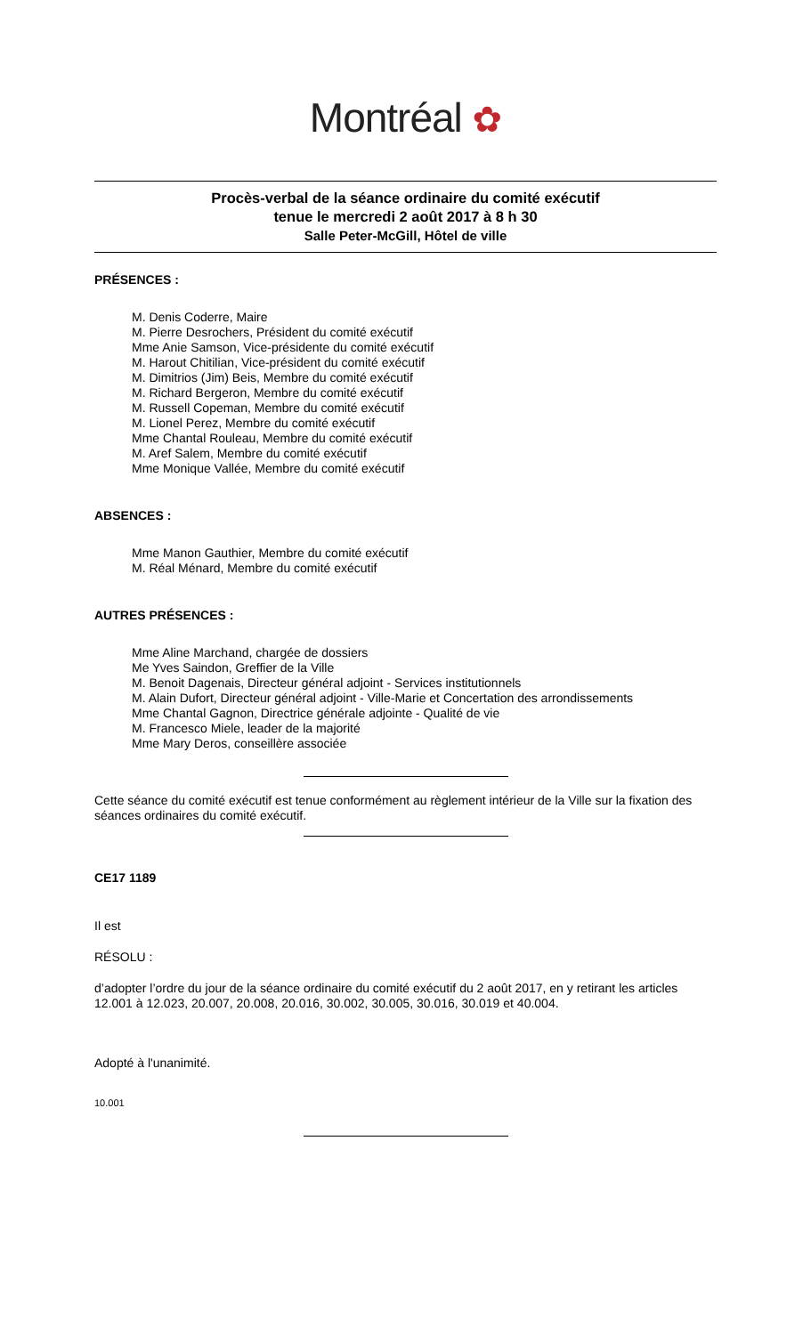Montréal ✿
Procès-verbal de la séance ordinaire du comité exécutif
tenue le mercredi 2 août 2017 à 8 h 30
Salle Peter-McGill, Hôtel de ville
PRÉSENCES :
M. Denis Coderre, Maire
M. Pierre Desrochers, Président du comité exécutif
Mme Anie Samson, Vice-présidente du comité exécutif
M. Harout Chitilian, Vice-président du comité exécutif
M. Dimitrios (Jim) Beis, Membre du comité exécutif
M. Richard Bergeron, Membre du comité exécutif
M. Russell Copeman, Membre du comité exécutif
M. Lionel Perez, Membre du comité exécutif
Mme Chantal Rouleau, Membre du comité exécutif
M. Aref Salem, Membre du comité exécutif
Mme Monique Vallée, Membre du comité exécutif
ABSENCES :
Mme Manon Gauthier, Membre du comité exécutif
M. Réal Ménard, Membre du comité exécutif
AUTRES PRÉSENCES :
Mme Aline Marchand, chargée de dossiers
Me Yves Saindon, Greffier de la Ville
M. Benoit Dagenais, Directeur général adjoint - Services institutionnels
M. Alain Dufort, Directeur général adjoint - Ville-Marie et Concertation des arrondissements
Mme Chantal Gagnon, Directrice générale adjointe - Qualité de vie
M. Francesco Miele, leader de la majorité
Mme Mary Deros, conseillère associée
Cette séance du comité exécutif est tenue conformément au règlement intérieur de la Ville sur la fixation des séances ordinaires du comité exécutif.
CE17 1189
Il est
RÉSOLU :
d’adopter l’ordre du jour de la séance ordinaire du comité exécutif du 2 août 2017, en y retirant les articles 12.001 à 12.023, 20.007, 20.008, 20.016, 30.002, 30.005, 30.016, 30.019 et 40.004.
Adopté à l'unanimité.
10.001